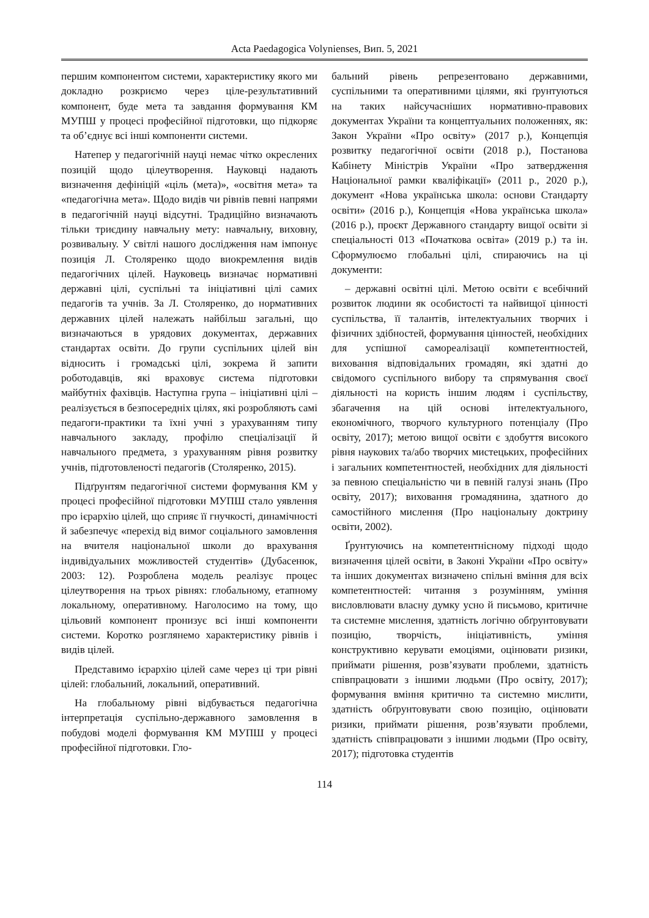Acta Paedagogica Volynienses, Вип. 5, 2021
першим компонентом системи, характеристику якого ми докладно розкриємо через ціле-результативний компонент, буде мета та завдання формування КМ МУПШ у процесі професійної підготовки, що підкоряє та об’єднує всі інші компоненти системи.
Натепер у педагогічній науці немає чітко окреслених позицій щодо цілеутворення. Науковці надають визначення дефініцій «ціль (мета)», «освітня мета» та «педагогічна мета». Щодо видів чи рівнів певні напрями в педагогічній науці відсутні. Традиційно визначають тільки триєдину навчальну мету: навчальну, виховну, розвивальну. У світлі нашого дослідження нам імпонує позиція Л. Столяренко щодо виокремлення видів педагогічних цілей. Науковець визначає нормативні державні цілі, суспільні та ініціативні цілі самих педагогів та учнів. За Л. Столяренко, до нормативних державних цілей належать найбільш загальні, що визначаються в урядових документах, державних стандартах освіти. До групи суспільних цілей він відносить і громадські цілі, зокрема й запити роботодавців, які враховує система підготовки майбутніх фахівців. Наступна група – ініціативні цілі – реалізується в безпосередніх цілях, які розробляють самі педагоги-практики та їхні учні з урахуванням типу навчального закладу, профілю спеціалізації й навчального предмета, з урахуванням рівня розвитку учнів, підготовленості педагогів (Столяренко, 2015).
Підґрунтям педагогічної системи формування КМ у процесі професійної підготовки МУПШ стало уявлення про ієрархію цілей, що сприяє її гнучкості, динамічності й забезпечує «перехід від вимог соціального замовлення на вчителя національної школи до врахування індивідуальних можливостей студентів» (Дубасенюк, 2003: 12). Розроблена модель реалізує процес цілеутворення на трьох рівнях: глобальному, етапному локальному, оперативному. Наголосимо на тому, що цільовий компонент пронизує всі інші компоненти системи. Коротко розглянемо характеристику рівнів і видів цілей.
Представимо ієрархію цілей саме через ці три рівні цілей: глобальний, локальний, оперативний.
На глобальному рівні відбувається педагогічна інтерпретація суспільно-державного замовлення в побудові моделі формування КМ МУПШ у процесі професійної підготовки. Гло-
бальний рівень репрезентовано державними, суспільними та оперативними цілями, які ґрунтуються на таких найсучасніших нормативно-правових документах України та концептуальних положеннях, як: Закон України «Про освіту» (2017 р.), Концепція розвитку педагогічної освіти (2018 р.), Постанова Кабінету Міністрів України «Про затвердження Національної рамки кваліфікації» (2011 р., 2020 р.), документ «Нова українська школа: основи Стандарту освіти» (2016 р.), Концепція «Нова українська школа» (2016 р.), проєкт Державного стандарту вищої освіти зі спеціальності 013 «Початкова освіта» (2019 р.) та ін. Сформулюємо глобальні цілі, спираючись на ці документи:
– державні освітні цілі. Метою освіти є всебічний розвиток людини як особистості та найвищої цінності суспільства, її талантів, інтелектуальних творчих і фізичних здібностей, формування цінностей, необхідних для успішної самореалізації компетентностей, виховання відповідальних громадян, які здатні до свідомого суспільного вибору та спрямування своєї діяльності на користь іншим людям і суспільству, збагачення на цій основі інтелектуального, економічного, творчого культурного потенціалу (Про освіту, 2017); метою вищої освіти є здобуття високого рівня наукових та/або творчих мистецьких, професійних і загальних компетентностей, необхідних для діяльності за певною спеціальністю чи в певній галузі знань (Про освіту, 2017); виховання громадянина, здатного до самостійного мислення (Про національну доктрину освіти, 2002).
Ґрунтуючись на компетентнісному підході щодо визначення цілей освіти, в Законі України «Про освіту» та інших документах визначено спільні вміння для всіх компетентностей: читання з розумінням, уміння висловлювати власну думку усно й письмово, критичне та системне мислення, здатність логічно обґрунтовувати позицію, творчість, ініціативність, уміння конструктивно керувати емоціями, оцінювати ризики, приймати рішення, розв’язувати проблеми, здатність співпрацювати з іншими людьми (Про освіту, 2017); формування вміння критично та системно мислити, здатність обґрунтовувати свою позицію, оцінювати ризики, приймати рішення, розв’язувати проблеми, здатність співпрацювати з іншими людьми (Про освіту, 2017); підготовка студентів
114